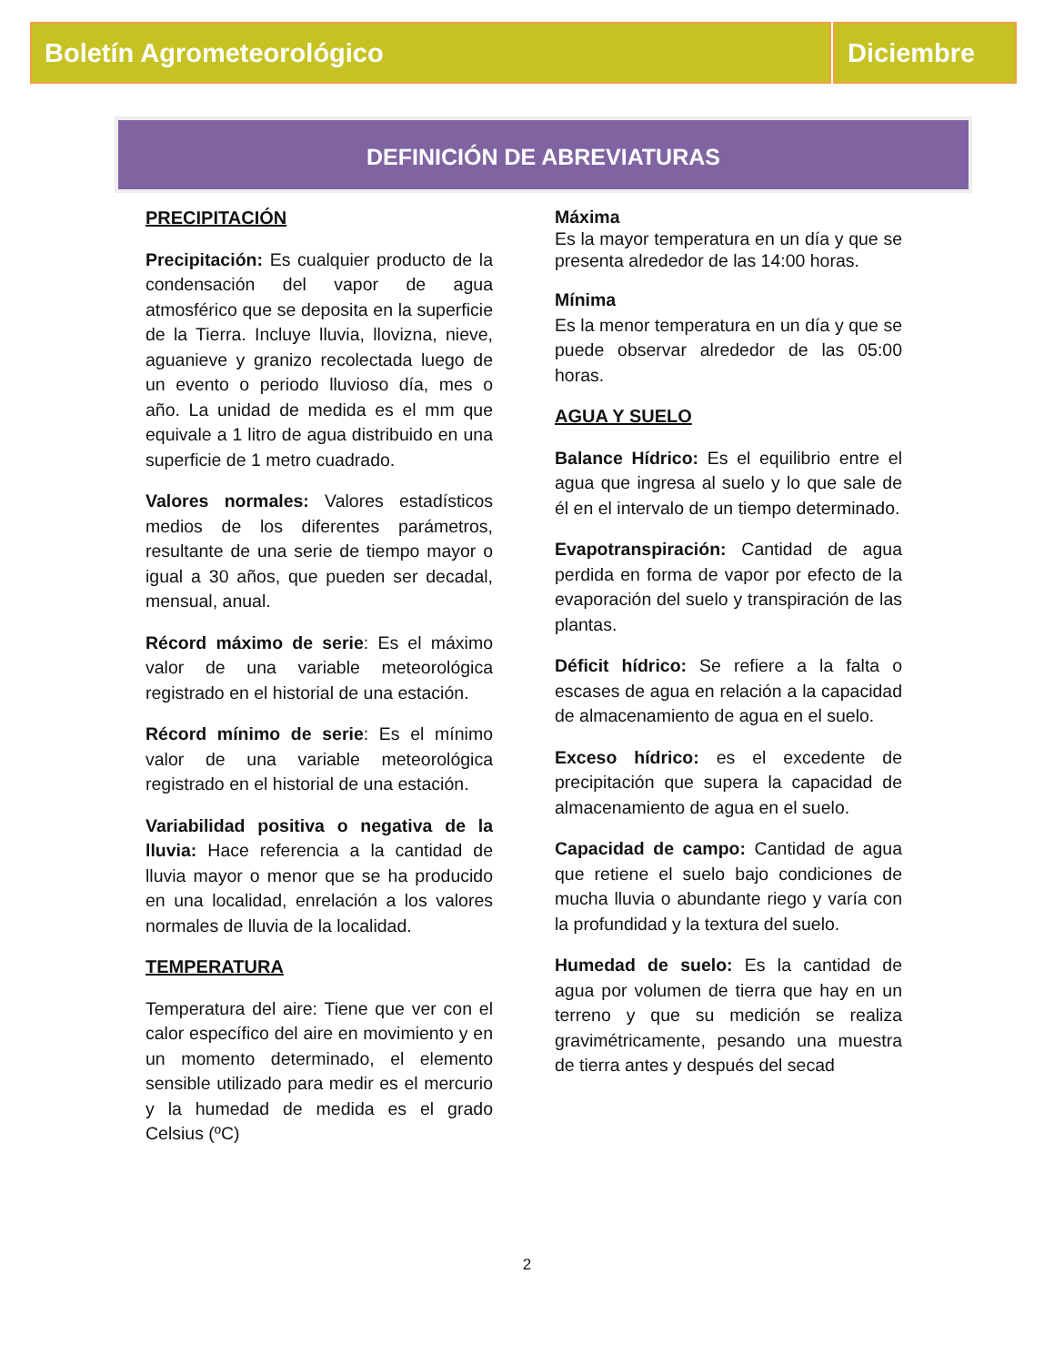Boletín Agrometeorológico Diciembre
DEFINICIÓN DE ABREVIATURAS
PRECIPITACIÓN
Precipitación: Es cualquier producto de la condensación del vapor de agua atmosférico que se deposita en la superficie de la Tierra. Incluye lluvia, llovizna, nieve, aguanieve y granizo recolectada luego de un evento o periodo lluvioso día, mes o año. La unidad de medida es el mm que equivale a 1 litro de agua distribuido en una superficie de 1 metro cuadrado.
Valores normales: Valores estadísticos medios de los diferentes parámetros, resultante de una serie de tiempo mayor o igual a 30 años, que pueden ser decadal, mensual, anual.
Récord máximo de serie: Es el máximo valor de una variable meteorológica registrado en el historial de una estación.
Récord mínimo de serie: Es el mínimo valor de una variable meteorológica registrado en el historial de una estación.
Variabilidad positiva o negativa de la lluvia: Hace referencia a la cantidad de lluvia mayor o menor que se ha producido en una localidad, enrelación a los valores normales de lluvia de la localidad.
TEMPERATURA
Temperatura del aire: Tiene que ver con el calor específico del aire en movimiento y en un momento determinado, el elemento sensible utilizado para medir es el mercurio y la humedad de medida es el grado Celsius (ºC)
Máxima
Es la mayor temperatura en un día y que se presenta alrededor de las 14:00 horas.
Mínima
Es la menor temperatura en un día y que se puede observar alrededor de las 05:00 horas.
AGUA Y SUELO
Balance Hídrico: Es el equilibrio entre el agua que ingresa al suelo y lo que sale de él en el intervalo de un tiempo determinado.
Evapotranspiración: Cantidad de agua perdida en forma de vapor por efecto de la evaporación del suelo y transpiración de las plantas.
Déficit hídrico: Se refiere a la falta o escases de agua en relación a la capacidad de almacenamiento de agua en el suelo.
Exceso hídrico: es el excedente de precipitación que supera la capacidad de almacenamiento de agua en el suelo.
Capacidad de campo: Cantidad de agua que retiene el suelo bajo condiciones de mucha lluvia o abundante riego y varía con la profundidad y la textura del suelo.
Humedad de suelo: Es la cantidad de agua por volumen de tierra que hay en un terreno y que su medición se realiza gravimétricamente, pesando una muestra de tierra antes y después del secad
2